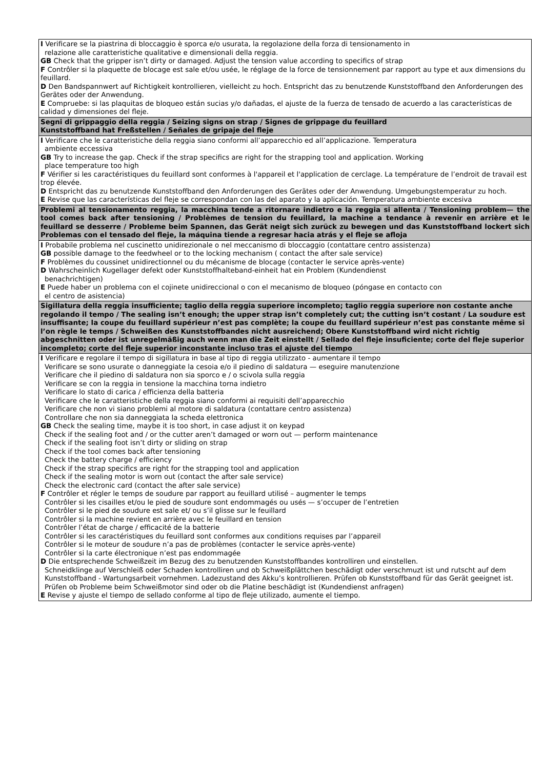| I Verificare se la piastrina di bloccaggio è sporca e/o usurata, la regolazione della forza di tensionamento in relazione alle caratteristiche qualitative e dimensionali della reggia. GB Check that the gripper isn’t dirty or damaged. Adjust the tension value according to specifics of strap F Contrôler si la plaquette de blocage est sale et/ou usée, le réglage de la force de tensionnement par rapport au type et aux dimensions du feuillard. D Den Bandspannwert auf Richtigkeit kontrollieren, vielleicht zu hoch. Entspricht das zu benutzende Kunststoffband den Anforderungen des Gerätes oder der Anwendung. E Compruebe: si las plaquitas de bloqueo están sucias y/o dañadas, el ajuste de la fuerza de tensado de acuerdo a las características de calidad y dimensiones del fleje. |
| Segni di grippaggio della reggia / Seizing signs on strap / Signes de grippage du feuillard Kunststoffband hat Freßstellen / Señales de gripaje del fleje |
| I Verificare che le caratteristiche della reggia siano conformi all’apparecchio ed all’applicazione. Temperatura ambiente eccessiva GB Try to increase the gap. Check if the strap specifics are right for the strapping tool and application. Working place temperature too high F Vérifier si les caractéristiques du feuillard sont conformes à l'appareil et l'application de cerclage. La température de l’endroit de travail est trop élevée. D Entspricht das zu benutzende Kunststoffband den Anforderungen des Gerätes oder der Anwendung. Umgebungstemperatur zu hoch. E Revise que las características del fleje se correspondan con las del aparato y la aplicación. Temperatura ambiente excesiva |
| Problemi al tensionamento reggia, la macchina tende a ritornare indietro e la reggia si allenta / Tensioning problem— the tool comes back after tensioning / Problèmes de tension du feuillard, la machine a tendance à revenir en arrière et le feuillard se desserre / Probleme beim Spannen, das Gerät neigt sich zurück zu bewegen und das Kunststoffband lockert sich Problemas con el tensado del fleje, la máquina tiende a regresar hacia atrás y el fleje se afloja |
| I Probabile problema nel cuscinetto unidirezionale o nel meccanismo di bloccaggio (contattare centro assistenza) GB possible damage to the feedwheel or to the locking mechanism ( contact the after sale service) F Problèmes du coussinet unidirectionnel ou du mécanisme de blocage (contacter le service après-vente) D Wahrscheinlich Kugellager defekt oder Kunststoffhalteband-einheit hat ein Problem (Kundendienst benachrichtigen) E Puede haber un problema con el cojinete unidireccional o con el mecanismo de bloqueo (póngase en contacto con el centro de asistencia) |
| Sigillatura della reggia insufficiente; taglio della reggia superiore incompleto; taglio reggia superiore non costante anche regolando il tempo / The sealing isn’t enough; the upper strap isn’t completely cut; the cutting isn’t costant / La soudure est insuffisante; la coupe du feuillard supérieur n’est pas complète; la coupe du feuillard supérieur n’est pas constante même si l’on règle le temps / Schweißen des Kunststoffbandes nicht ausreichend; Obere Kunststoffband wird nicht richtig abgeschnitten oder ist unregelmäßig auch wenn man die Zeit einstellt / Sellado del fleje insuficiente; corte del fleje superior incompleto; corte del fleje superior inconstante incluso tras el ajuste del tiempo |
| I Verificare e regolare il tempo di sigillatura in base al tipo di reggia utilizzato - aumentare il tempo Verificare se sono usurate o danneggiate la cesoia e/o il piedino di saldatura — eseguire manutenzione Verificare che il piedino di saldatura non sia sporco e / o scivola sulla reggia Verificare se con la reggia in tensione la macchina torna indietro Verificare lo stato di carica / efficienza della batteria Verificare che le caratteristiche della reggia siano conformi ai requisiti dell’apparecchio Verificare che non vi siano problemi al motore di saldatura (contattare centro assistenza) Controllare che non sia danneggiata la scheda elettronica GB Check the sealing time, maybe it is too short, in case adjust it on keypad Check if the sealing foot and / or the cutter aren’t damaged or worn out — perform maintenance Check if the sealing foot isn’t dirty or sliding on strap Check if the tool comes back after tensioning Check the battery charge / efficiency Check if the strap specifics are right for the strapping tool and application Check if the sealing motor is worn out (contact the after sale service) Check the electronic card (contact the after sale service) F Contrôler et régler le temps de soudure par rapport au feuillard utilisé – augmenter le temps Contrôler si les cisailles et/ou le pied de soudure sont endommagés ou usés — s’occuper de l’entretien Contrôler si le pied de soudure est sale et/ ou s’il glisse sur le feuillard Contrôler si la machine revient en arrière avec le feuillard en tension Contrôler l’état de charge / efficacité de la batterie Contrôler si les caractéristiques du feuillard sont conformes aux conditions requises par l’appareil Contrôler si le moteur de soudure n’a pas de problèmes (contacter le service après-vente) Contrôler si la carte électronique n’est pas endommagée D Die entsprechende Schweißzeit im Bezug des zu benutzenden Kunststoffbandes kontrolliren und einstellen. Schneidklinge auf Verschleiß oder Schaden kontrolliren und ob Schweißplättchen beschädigt oder verschmuzt ist und rutscht auf dem Kunststoffband - Wartungsarbeit vornehmen. Ladezustand des Akku’s kontrollieren. Prüfen ob Kunststoffband für das Gerät geeignet ist. Prüfen ob Probleme beim Schweißmotor sind oder ob die Platine beschädigt ist (Kundendienst anfragen) E Revise y ajuste el tiempo de sellado conforme al tipo de fleje utilizado, aumente el tiempo. |